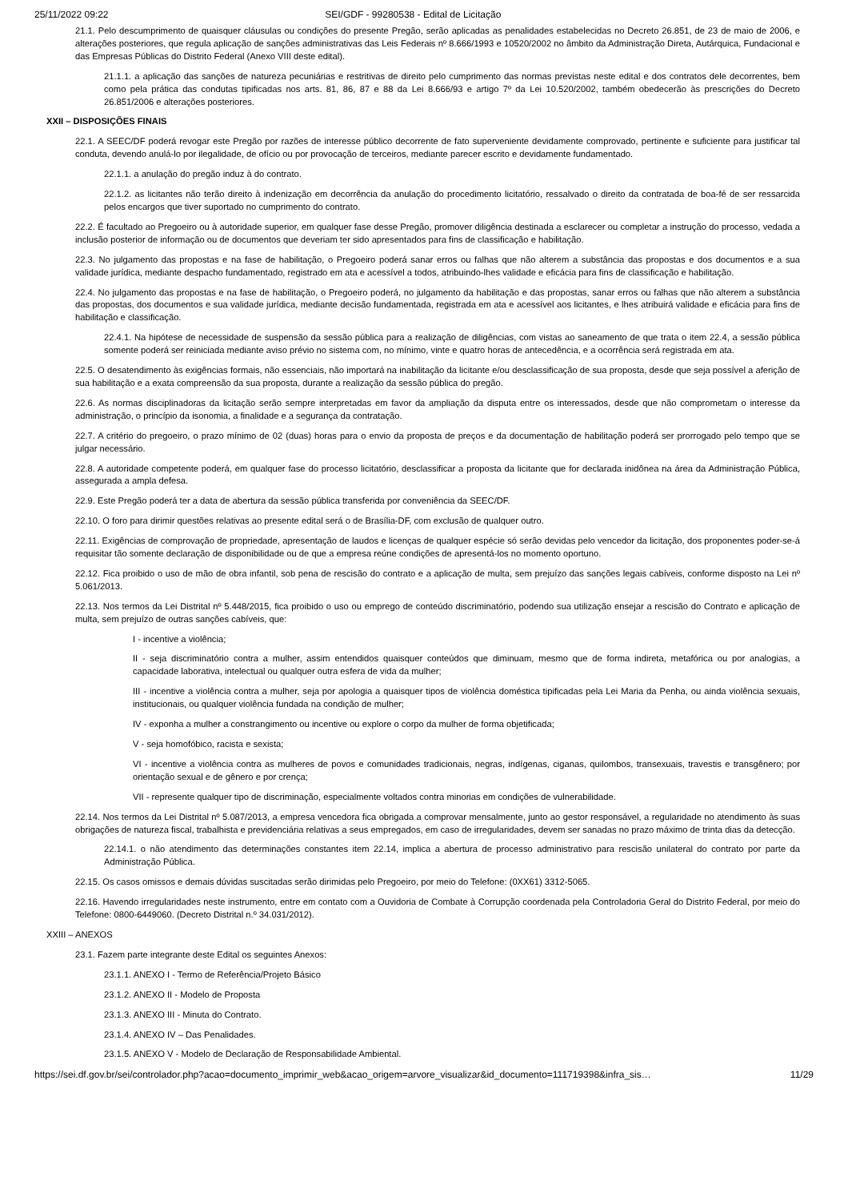25/11/2022 09:22 SEI/GDF - 99280538 - Edital de Licitação
21.1. Pelo descumprimento de quaisquer cláusulas ou condições do presente Pregão, serão aplicadas as penalidades estabelecidas no Decreto 26.851, de 23 de maio de 2006, e alterações posteriores, que regula aplicação de sanções administrativas das Leis Federais nº 8.666/1993 e 10520/2002 no âmbito da Administração Direta, Autárquica, Fundacional e das Empresas Públicas do Distrito Federal (Anexo VIII deste edital).
21.1.1. a aplicação das sanções de natureza pecuniárias e restritivas de direito pelo cumprimento das normas previstas neste edital e dos contratos dele decorrentes, bem como pela prática das condutas tipificadas nos arts. 81, 86, 87 e 88 da Lei 8.666/93 e artigo 7º da Lei 10.520/2002, também obedecerão às prescrições do Decreto 26.851/2006 e alterações posteriores.
XXII – DISPOSIÇÕES FINAIS
22.1. A SEEC/DF poderá revogar este Pregão por razões de interesse público decorrente de fato superveniente devidamente comprovado, pertinente e suficiente para justificar tal conduta, devendo anulá-lo por ilegalidade, de ofício ou por provocação de terceiros, mediante parecer escrito e devidamente fundamentado.
22.1.1. a anulação do pregão induz à do contrato.
22.1.2. as licitantes não terão direito à indenização em decorrência da anulação do procedimento licitatório, ressalvado o direito da contratada de boa-fé de ser ressarcida pelos encargos que tiver suportado no cumprimento do contrato.
22.2. É facultado ao Pregoeiro ou à autoridade superior, em qualquer fase desse Pregão, promover diligência destinada a esclarecer ou completar a instrução do processo, vedada a inclusão posterior de informação ou de documentos que deveriam ter sido apresentados para fins de classificação e habilitação.
22.3. No julgamento das propostas e na fase de habilitação, o Pregoeiro poderá sanar erros ou falhas que não alterem a substância das propostas e dos documentos e a sua validade jurídica, mediante despacho fundamentado, registrado em ata e acessível a todos, atribuindo-lhes validade e eficácia para fins de classificação e habilitação.
22.4. No julgamento das propostas e na fase de habilitação, o Pregoeiro poderá, no julgamento da habilitação e das propostas, sanar erros ou falhas que não alterem a substância das propostas, dos documentos e sua validade jurídica, mediante decisão fundamentada, registrada em ata e acessível aos licitantes, e lhes atribuirá validade e eficácia para fins de habilitação e classificação.
22.4.1. Na hipótese de necessidade de suspensão da sessão pública para a realização de diligências, com vistas ao saneamento de que trata o item 22.4, a sessão pública somente poderá ser reiniciada mediante aviso prévio no sistema com, no mínimo, vinte e quatro horas de antecedência, e a ocorrência será registrada em ata.
22.5. O desatendimento às exigências formais, não essenciais, não importará na inabilitação da licitante e/ou desclassificação de sua proposta, desde que seja possível a aferição de sua habilitação e a exata compreensão da sua proposta, durante a realização da sessão pública do pregão.
22.6. As normas disciplinadoras da licitação serão sempre interpretadas em favor da ampliação da disputa entre os interessados, desde que não comprometam o interesse da administração, o princípio da isonomia, a finalidade e a segurança da contratação.
22.7. A critério do pregoeiro, o prazo mínimo de 02 (duas) horas para o envio da proposta de preços e da documentação de habilitação poderá ser prorrogado pelo tempo que se julgar necessário.
22.8. A autoridade competente poderá, em qualquer fase do processo licitatório, desclassificar a proposta da licitante que for declarada inidônea na área da Administração Pública, assegurada a ampla defesa.
22.9. Este Pregão poderá ter a data de abertura da sessão pública transferida por conveniência da SEEC/DF.
22.10. O foro para dirimir questões relativas ao presente edital será o de Brasília-DF, com exclusão de qualquer outro.
22.11. Exigências de comprovação de propriedade, apresentação de laudos e licenças de qualquer espécie só serão devidas pelo vencedor da licitação, dos proponentes poder-se-á requisitar tão somente declaração de disponibilidade ou de que a empresa reúne condições de apresentá-los no momento oportuno.
22.12. Fica proibido o uso de mão de obra infantil, sob pena de rescisão do contrato e a aplicação de multa, sem prejuízo das sanções legais cabíveis, conforme disposto na Lei nº 5.061/2013.
22.13. Nos termos da Lei Distrital nº 5.448/2015, fica proibido o uso ou emprego de conteúdo discriminatório, podendo sua utilização ensejar a rescisão do Contrato e aplicação de multa, sem prejuízo de outras sanções cabíveis, que:
I - incentive a violência;
II - seja discriminatório contra a mulher, assim entendidos quaisquer conteúdos que diminuam, mesmo que de forma indireta, metafórica ou por analogias, a capacidade laborativa, intelectual ou qualquer outra esfera de vida da mulher;
III - incentive a violência contra a mulher, seja por apologia a quaisquer tipos de violência doméstica tipificadas pela Lei Maria da Penha, ou ainda violência sexuais, institucionais, ou qualquer violência fundada na condição de mulher;
IV - exponha a mulher a constrangimento ou incentive ou explore o corpo da mulher de forma objetificada;
V - seja homofóbico, racista e sexista;
VI - incentive a violência contra as mulheres de povos e comunidades tradicionais, negras, indígenas, ciganas, quilombos, transexuais, travestis e transgênero; por orientação sexual e de gênero e por crença;
VII - represente qualquer tipo de discriminação, especialmente voltados contra minorias em condições de vulnerabilidade.
22.14. Nos termos da Lei Distrital nº 5.087/2013, a empresa vencedora fica obrigada a comprovar mensalmente, junto ao gestor responsável, a regularidade no atendimento às suas obrigações de natureza fiscal, trabalhista e previdenciária relativas a seus empregados, em caso de irregularidades, devem ser sanadas no prazo máximo de trinta dias da detecção.
22.14.1. o não atendimento das determinações constantes item 22.14, implica a abertura de processo administrativo para rescisão unilateral do contrato por parte da Administração Pública.
22.15. Os casos omissos e demais dúvidas suscitadas serão dirimidas pelo Pregoeiro, por meio do Telefone: (0XX61) 3312-5065.
22.16. Havendo irregularidades neste instrumento, entre em contato com a Ouvidoria de Combate à Corrupção coordenada pela Controladoria Geral do Distrito Federal, por meio do Telefone: 0800-6449060. (Decreto Distrital n.º 34.031/2012).
XXIII – ANEXOS
23.1. Fazem parte integrante deste Edital os seguintes Anexos:
23.1.1. ANEXO I - Termo de Referência/Projeto Básico
23.1.2. ANEXO II - Modelo de Proposta
23.1.3. ANEXO III - Minuta do Contrato.
23.1.4. ANEXO IV – Das Penalidades.
23.1.5. ANEXO V - Modelo de Declaração de Responsabilidade Ambiental.
https://sei.df.gov.br/sei/controlador.php?acao=documento_imprimir_web&acao_origem=arvore_visualizar&id_documento=111719398&infra_sis… 11/29